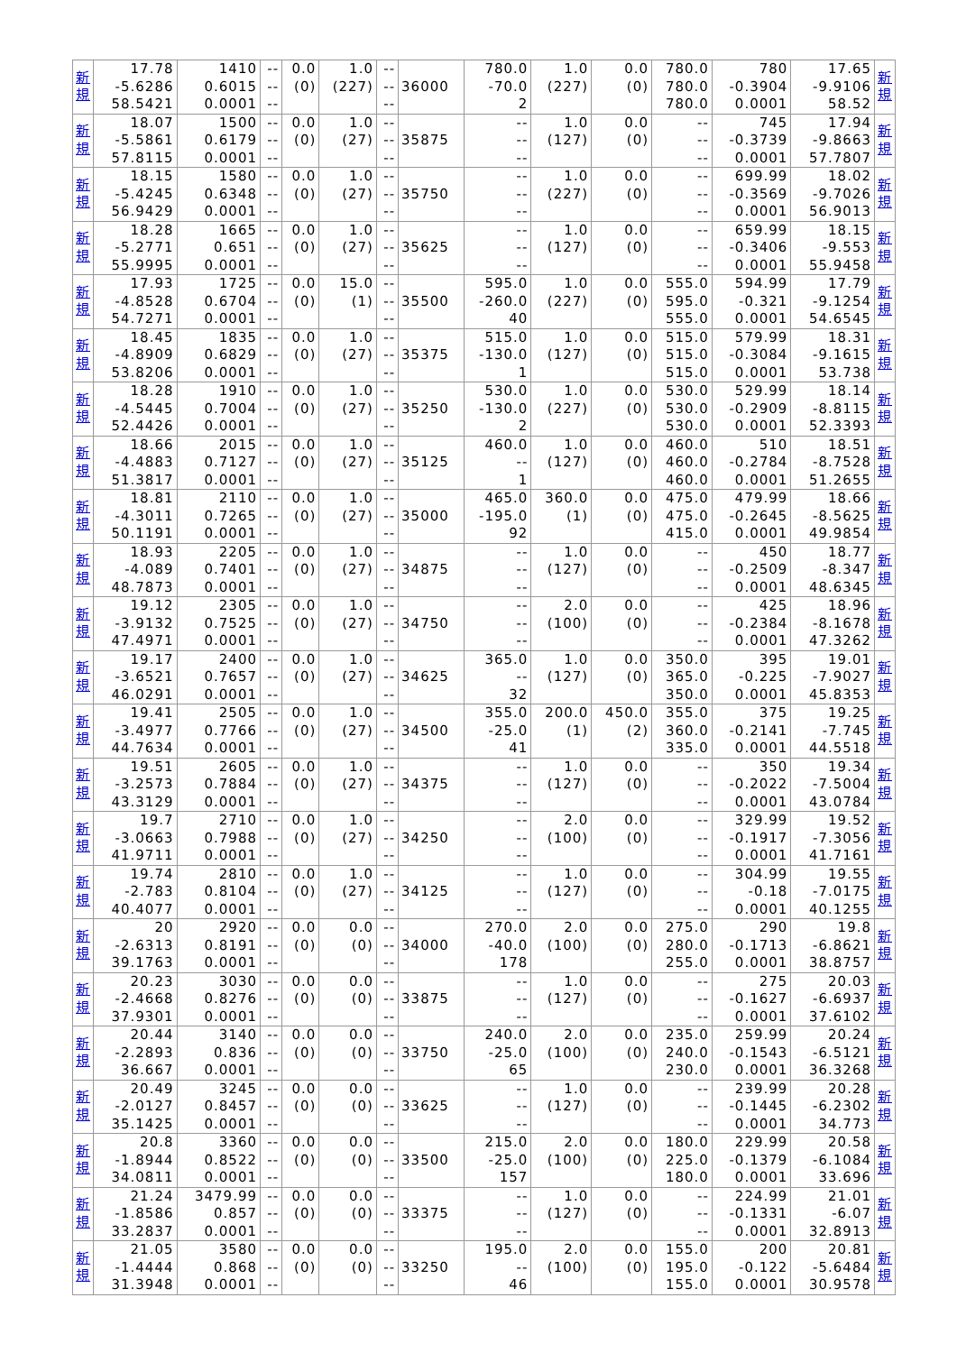| 新 規 | 17.78 -5.6286 58.5421 | 1410 0.6015 0.0001 | -- -- -- | 0.0 (0) | 1.0 (227) | -- -- -- | 36000 | 780.0 -70.0 2 | 1.0 (227) | 0.0 (0) | 780.0 780.0 780.0 | 780 -0.3904 0.0001 | 17.65 -9.9106 58.52 | 新 規 |
| 新 規 | 18.07 -5.5861 57.8115 | 1500 0.6179 0.0001 | -- -- -- | 0.0 (0) | 1.0 (27) | -- -- -- | 35875 | -- -- -- | 1.0 (127) | 0.0 (0) | -- -- -- | 745 -0.3739 0.0001 | 17.94 -9.8663 57.7807 | 新 規 |
| 新 規 | 18.15 -5.4245 56.9429 | 1580 0.6348 0.0001 | -- -- -- | 0.0 (0) | 1.0 (27) | -- -- -- | 35750 | -- -- -- | 1.0 (227) | 0.0 (0) | -- -- -- | 699.99 -0.3569 0.0001 | 18.02 -9.7026 56.9013 | 新 規 |
| 新 規 | 18.28 -5.2771 55.9995 | 1665 0.651 0.0001 | -- -- -- | 0.0 (0) | 1.0 (27) | -- -- -- | 35625 | -- -- -- | 1.0 (127) | 0.0 (0) | -- -- -- | 659.99 -0.3406 0.0001 | 18.15 -9.553 55.9458 | 新 規 |
| 新 規 | 17.93 -4.8528 54.7271 | 1725 0.6704 0.0001 | -- -- -- | 0.0 (0) | 15.0 (1) | -- -- -- | 35500 | 595.0 -260.0 40 | 1.0 (227) | 0.0 (0) | 555.0 595.0 555.0 | 594.99 -0.321 0.0001 | 17.79 -9.1254 54.6545 | 新 規 |
| 新 規 | 18.45 -4.8909 53.8206 | 1835 0.6829 0.0001 | -- -- -- | 0.0 (0) | 1.0 (27) | -- -- -- | 35375 | 515.0 -130.0 1 | 1.0 (127) | 0.0 (0) | 515.0 515.0 515.0 | 579.99 -0.3084 0.0001 | 18.31 -9.1615 53.738 | 新 規 |
| 新 規 | 18.28 -4.5445 52.4426 | 1910 0.7004 0.0001 | -- -- -- | 0.0 (0) | 1.0 (27) | -- -- -- | 35250 | 530.0 -130.0 2 | 1.0 (227) | 0.0 (0) | 530.0 530.0 530.0 | 529.99 -0.2909 0.0001 | 18.14 -8.8115 52.3393 | 新 規 |
| 新 規 | 18.66 -4.4883 51.3817 | 2015 0.7127 0.0001 | -- -- -- | 0.0 (0) | 1.0 (27) | -- -- -- | 35125 | 460.0 -- 1 | 1.0 (127) | 0.0 (0) | 460.0 460.0 460.0 | 510 -0.2784 0.0001 | 18.51 -8.7528 51.2655 | 新 規 |
| 新 規 | 18.81 -4.3011 50.1191 | 2110 0.7265 0.0001 | -- -- -- | 0.0 (0) | 1.0 (27) | -- -- -- | 35000 | 465.0 -195.0 92 | 360.0 (1) | 0.0 (0) | 475.0 475.0 415.0 | 479.99 -0.2645 0.0001 | 18.66 -8.5625 49.9854 | 新 規 |
| 新 規 | 18.93 -4.089 48.7873 | 2205 0.7401 0.0001 | -- -- -- | 0.0 (0) | 1.0 (27) | -- -- -- | 34875 | -- -- -- | 1.0 (127) | 0.0 (0) | -- -- -- | 450 -0.2509 0.0001 | 18.77 -8.347 48.6345 | 新 規 |
| 新 規 | 19.12 -3.9132 47.4971 | 2305 0.7525 0.0001 | -- -- -- | 0.0 (0) | 1.0 (27) | -- -- -- | 34750 | -- -- -- | 2.0 (100) | 0.0 (0) | -- -- -- | 425 -0.2384 0.0001 | 18.96 -8.1678 47.3262 | 新 規 |
| 新 規 | 19.17 -3.6521 46.0291 | 2400 0.7657 0.0001 | -- -- -- | 0.0 (0) | 1.0 (27) | -- -- -- | 34625 | 365.0 -- 32 | 1.0 (127) | 0.0 (0) | 350.0 365.0 350.0 | 395 -0.225 0.0001 | 19.01 -7.9027 45.8353 | 新 規 |
| 新 規 | 19.41 -3.4977 44.7634 | 2505 0.7766 0.0001 | -- -- -- | 0.0 (0) | 1.0 (27) | -- -- -- | 34500 | 355.0 -25.0 41 | 200.0 (1) | 450.0 (2) | 355.0 360.0 335.0 | 375 -0.2141 0.0001 | 19.25 -7.745 44.5518 | 新 規 |
| 新 規 | 19.51 -3.2573 43.3129 | 2605 0.7884 0.0001 | -- -- -- | 0.0 (0) | 1.0 (27) | -- -- -- | 34375 | -- -- -- | 1.0 (127) | 0.0 (0) | -- -- -- | 350 -0.2022 0.0001 | 19.34 -7.5004 43.0784 | 新 規 |
| 新 規 | 19.7 -3.0663 41.9711 | 2710 0.7988 0.0001 | -- -- -- | 0.0 (0) | 1.0 (27) | -- -- -- | 34250 | -- -- -- | 2.0 (100) | 0.0 (0) | -- -- -- | 329.99 -0.1917 0.0001 | 19.52 -7.3056 41.7161 | 新 規 |
| 新 規 | 19.74 -2.783 40.4077 | 2810 0.8104 0.0001 | -- -- -- | 0.0 (0) | 1.0 (27) | -- -- -- | 34125 | -- -- -- | 1.0 (127) | 0.0 (0) | -- -- -- | 304.99 -0.18 0.0001 | 19.55 -7.0175 40.1255 | 新 規 |
| 新 規 | 20 -2.6313 39.1763 | 2920 0.8191 0.0001 | -- -- -- | 0.0 (0) | 0.0 (0) | -- -- -- | 34000 | 270.0 -40.0 178 | 2.0 (100) | 0.0 (0) | 275.0 280.0 255.0 | 290 -0.1713 0.0001 | 19.8 -6.8621 38.8757 | 新 規 |
| 新 規 | 20.23 -2.4668 37.9301 | 3030 0.8276 0.0001 | -- -- -- | 0.0 (0) | 0.0 (0) | -- -- -- | 33875 | -- -- -- | 1.0 (127) | 0.0 (0) | -- -- -- | 275 -0.1627 0.0001 | 20.03 -6.6937 37.6102 | 新 規 |
| 新 規 | 20.44 -2.2893 36.667 | 3140 0.836 0.0001 | -- -- -- | 0.0 (0) | 0.0 (0) | -- -- -- | 33750 | 240.0 -25.0 65 | 2.0 (100) | 0.0 (0) | 235.0 240.0 230.0 | 259.99 -0.1543 0.0001 | 20.24 -6.5121 36.3268 | 新 規 |
| 新 規 | 20.49 -2.0127 35.1425 | 3245 0.8457 0.0001 | -- -- -- | 0.0 (0) | 0.0 (0) | -- -- -- | 33625 | -- -- -- | 1.0 (127) | 0.0 (0) | -- -- -- | 239.99 -0.1445 0.0001 | 20.28 -6.2302 34.773 | 新 規 |
| 新 規 | 20.8 -1.8944 34.0811 | 3360 0.8522 0.0001 | -- -- -- | 0.0 (0) | 0.0 (0) | -- -- -- | 33500 | 215.0 -25.0 157 | 2.0 (100) | 0.0 (0) | 180.0 225.0 180.0 | 229.99 -0.1379 0.0001 | 20.58 -6.1084 33.696 | 新 規 |
| 新 規 | 21.24 -1.8586 33.2837 | 3479.99 0.857 0.0001 | -- -- -- | 0.0 (0) | 0.0 (0) | -- -- -- | 33375 | -- -- -- | 1.0 (127) | 0.0 (0) | -- -- -- | 224.99 -0.1331 0.0001 | 21.01 -6.07 32.8913 | 新 規 |
| 新 規 | 21.05 -1.4444 31.3948 | 3580 0.868 0.0001 | -- -- -- | 0.0 (0) | 0.0 (0) | -- -- -- | 33250 | 195.0 -- 46 | 2.0 (100) | 0.0 (0) | 155.0 195.0 155.0 | 200 -0.122 0.0001 | 20.81 -5.6484 30.9578 | 新 規 |